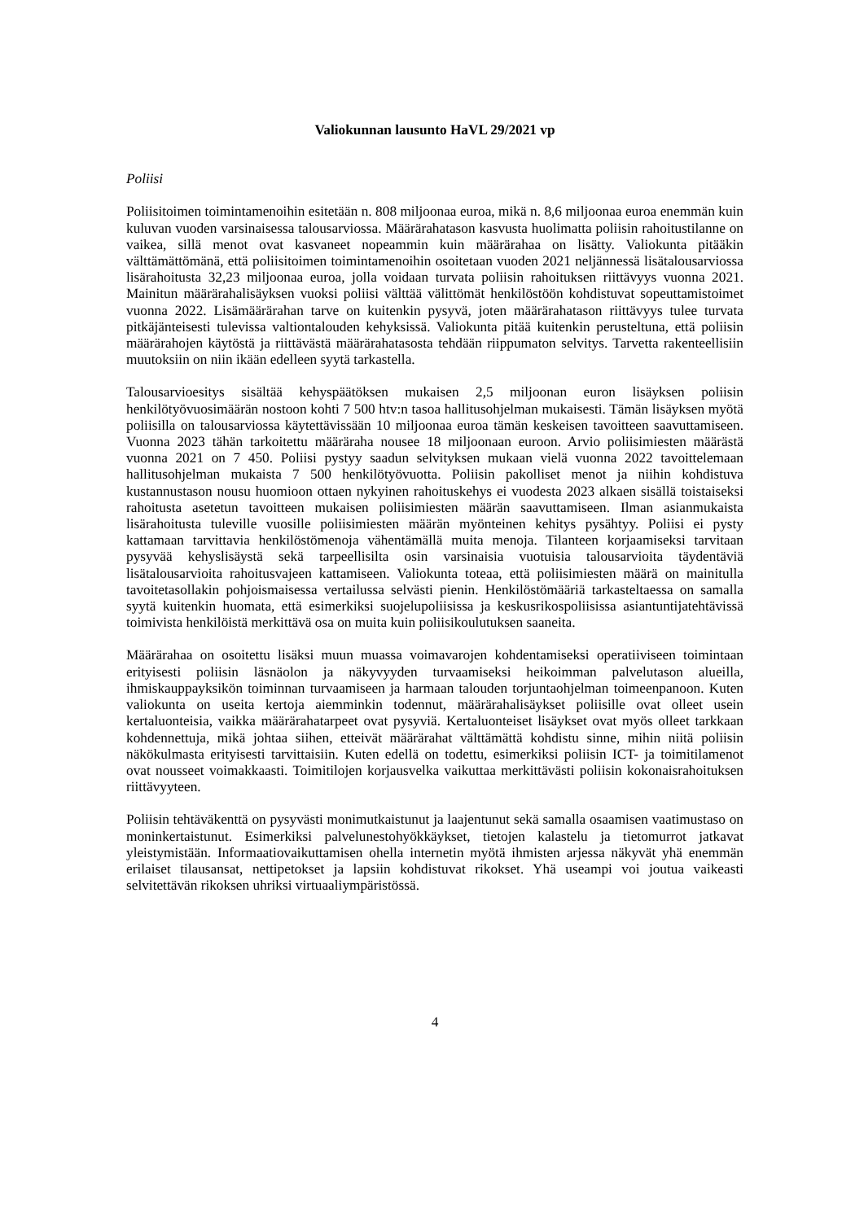Valiokunnan lausunto HaVL 29/2021 vp
Poliisi
Poliisitoimen toimintamenoihin esitetään n. 808 miljoonaa euroa, mikä n. 8,6 miljoonaa euroa enemmän kuin kuluvan vuoden varsinaisessa talousarviossa. Määrärahatason kasvusta huolimatta poliisin rahoitustilanne on vaikea, sillä menot ovat kasvaneet nopeammin kuin määrärahaa on lisätty. Valiokunta pitääkin välttämättömänä, että poliisitoimen toimintamenoihin osoitetaan vuoden 2021 neljännessä lisätalousarviossa lisärahoitusta 32,23 miljoonaa euroa, jolla voidaan turvata poliisin rahoituksen riittävyys vuonna 2021. Mainitun määrärahalisäyksen vuoksi poliisi välttää välittömät henkilöstöön kohdistuvat sopeuttamistoimet vuonna 2022. Lisämäärärahan tarve on kuitenkin pysyvä, joten määrärahatason riittävyys tulee turvata pitkäjänteisesti tulevissa valtiontalouden kehyksissä. Valiokunta pitää kuitenkin perusteltuna, että poliisin määrärahojen käytöstä ja riittävästä määrärahatasosta tehdään riippumaton selvitys. Tarvetta rakenteellisiin muutoksiin on niin ikään edelleen syytä tarkastella.
Talousarvioesitys sisältää kehyspäätöksen mukaisen 2,5 miljoonan euron lisäyksen poliisin henkilötyövuosimäärän nostoon kohti 7 500 htv:n tasoa hallitusohjelman mukaisesti. Tämän lisäyksen myötä poliisilla on talousarviossa käytettävissään 10 miljoonaa euroa tämän keskeisen tavoitteen saavuttamiseen. Vuonna 2023 tähän tarkoitettu määräraha nousee 18 miljoonaan euroon. Arvio poliisimiesten määrästä vuonna 2021 on 7 450. Poliisi pystyy saadun selvityksen mukaan vielä vuonna 2022 tavoittelemaan hallitusohjelman mukaista 7 500 henkilötyövuotta. Poliisin pakolliset menot ja niihin kohdistuva kustannustason nousu huomioon ottaen nykyinen rahoituskehys ei vuodesta 2023 alkaen sisällä toistaiseksi rahoitusta asetetun tavoitteen mukaisen poliisimiesten määrän saavuttamiseen. Ilman asianmukaista lisärahoitusta tuleville vuosille poliisimiesten määrän myönteinen kehitys pysähtyy. Poliisi ei pysty kattamaan tarvittavia henkilöstömenoja vähentämällä muita menoja. Tilanteen korjaamiseksi tarvitaan pysyvää kehyslisäystä sekä tarpeellisilta osin varsinaisia vuotuisia talousarvioita täydentäviä lisätalousarvioita rahoitusvajeen kattamiseen. Valiokunta toteaa, että poliisimiesten määrä on mainitulla tavoitetasollakin pohjoismaisessa vertailussa selvästi pienin. Henkilöstömääriä tarkasteltaessa on samalla syytä kuitenkin huomata, että esimerkiksi suojelupoliisissa ja keskusrikospoliisissa asiantuntijatehtävissä toimivista henkilöistä merkittävä osa on muita kuin poliisikoulutuksen saaneita.
Määrärahaa on osoitettu lisäksi muun muassa voimavarojen kohdentamiseksi operatiiviseen toimintaan erityisesti poliisin läsnäolon ja näkyvyyden turvaamiseksi heikoimman palvelutason alueilla, ihmiskauppayksikön toiminnan turvaamiseen ja harmaan talouden torjuntaohjelman toimeenpanoon. Kuten valiokunta on useita kertoja aiemminkin todennut, määrärahalisäykset poliisille ovat olleet usein kertaluonteisia, vaikka määrärahatarpeet ovat pysyviä. Kertaluonteiset lisäykset ovat myös olleet tarkkaan kohdennettuja, mikä johtaa siihen, etteivät määrärahat välttämättä kohdistu sinne, mihin niitä poliisin näkökulmasta erityisesti tarvittaisiin. Kuten edellä on todettu, esimerkiksi poliisin ICT- ja toimitilamenot ovat nousseet voimakkaasti. Toimitilojen korjausvelka vaikuttaa merkittävästi poliisin kokonaisrahoituksen riittävyyteen.
Poliisin tehtäväkenttä on pysyvästi monimutkaistunut ja laajentunut sekä samalla osaamisen vaatimustaso on moninkertaistunut. Esimerkiksi palvelunestohyökkäykset, tietojen kalastelu ja tietomurrot jatkavat yleistymistään. Informaatiovaikuttamisen ohella internetin myötä ihmisten arjessa näkyvät yhä enemmän erilaiset tilausansat, nettipetokset ja lapsiin kohdistuvat rikokset. Yhä useampi voi joutua vaikeasti selvitettävän rikoksen uhriksi virtuaaliympäristössä.
4